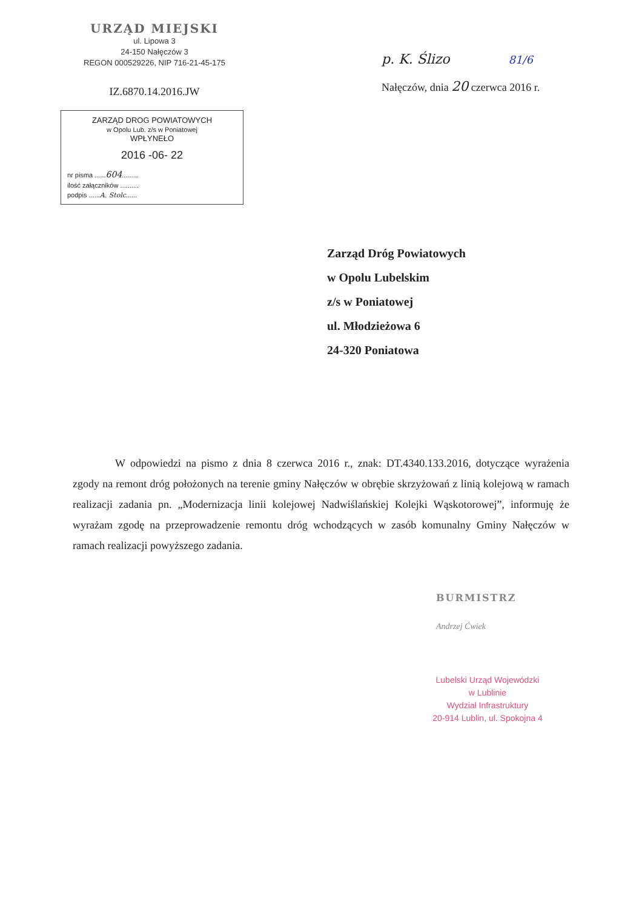URZĄD MIEJSKI
ul. Lipowa 3
24-150 Nałęczów 3
REGON 000529226, NIP 716-21-45-175
IZ.6870.14.2016.JW
ZARZĄD DROG POWIATOWYCH
w Opolu Lub. z/s w Poniatowej
WPŁYNEŁO
2016 -06- 22
nr pisma ......604.........
ilość załączników ..........
podpis ......A. Stolc......
p. K. Ślizo 81/6
Nałęczów, dnia 20 czerwca 2016 r.
Zarząd Dróg Powiatowych
w Opolu Lubelskim
z/s w Poniatowej
ul. Młodzieżowa 6
24-320 Poniatowa
W odpowiedzi na pismo z dnia 8 czerwca 2016 r., znak: DT.4340.133.2016, dotyczące wyrażenia zgody na remont dróg położonych na terenie gminy Nałęczów w obrębie skrzyżowań z linią kolejową w ramach realizacji zadania pn. „Modernizacja linii kolejowej Nadwiślańskiej Kolejki Wąskotorowej”, informuję że wyrażam zgodę na przeprowadzenie remontu dróg wchodzących w zasób komunalny Gminy Nałęczów w ramach realizacji powyższego zadania.
BURMISTRZ
Andrzej Ćwiek
Lubelski Urząd Wojewódzki
w Lublinie
Wydział Infrastruktury
20-914 Lublin, ul. Spokojna 4